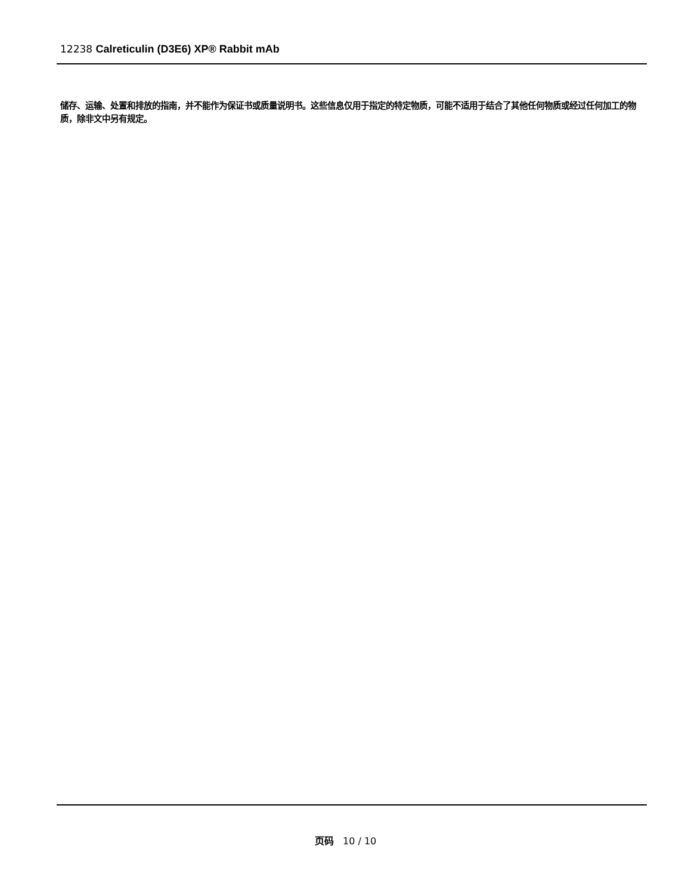12238 Calreticulin (D3E6) XP® Rabbit mAb
储存、运输、处置和排放的指南，并不能作为保证书或质量说明书。这些信息仅用于指定的特定物质，可能不适用于结合了其他任何物质或经过任何加工的物质，除非文中另有规定。
页码 10 / 10